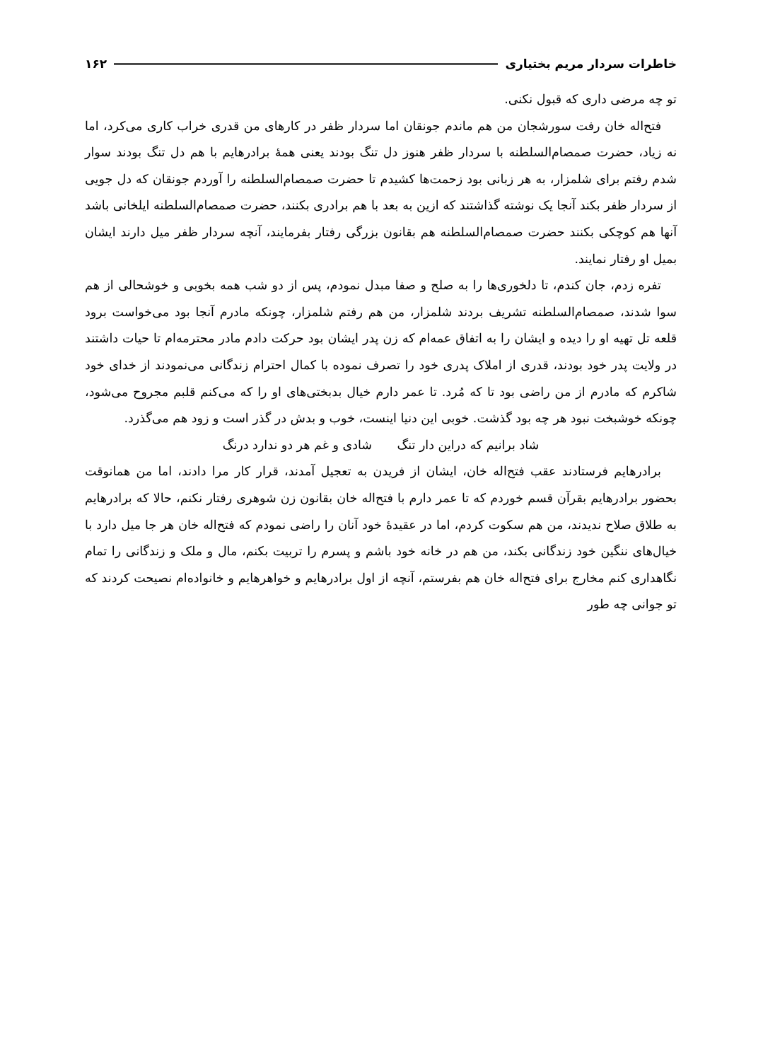خاطرات سردار مریم بختیاری ۱۶۲
تو چه مرضی داری که قبول نکنی.
فتح‌اله خان رفت سورشجان من هم ماندم جونقان اما سردار ظفر در کارهای من قدری خراب کاری می‌کرد، اما نه زیاد، حضرت صمصام‌السلطنه با سردار ظفر هنوز دل تنگ بودند یعنی همهٔ برادرهایم با هم دل تنگ بودند سوار شدم رفتم برای شلمزار، به هر زبانی بود زحمت‌ها کشیدم تا حضرت صمصام‌السلطنه را آوردم جونقان که دل جویی از سردار ظفر بکند آنجا یک نوشته گذاشتند که ازین به بعد با هم برادری بکنند، حضرت صمصام‌السلطنه ایلخانی باشد آنها هم کوچکی بکنند حضرت صمصام‌السلطنه هم بقانون بزرگی رفتار بفرمایند، آنچه سردار ظفر میل دارند ایشان بمیل او رفتار نمایند.
تفره زدم، جان کندم، تا دلخوری‌ها را به صلح و صفا مبدل نمودم، پس از دو شب همه بخوبی و خوشحالی از هم سوا شدند، صمصام‌السلطنه تشریف بردند شلمزار، من هم رفتم شلمزار، چونکه مادرم آنجا بود می‌خواست برود قلعه تل تهیه او را دیده و ایشان را به اتفاق عمه‌ام که زن پدر ایشان بود حرکت دادم مادر محترمه‌ام تا حیات داشتند در ولایت پدر خود بودند، قدری از املاک پدری خود را تصرف نموده با کمال احترام زندگانی می‌نمودند از خدای خود شاکرم که مادرم از من راضی بود تا که مُرد. تا عمر دارم خیال بدبختی‌های او را که می‌کنم قلبم مجروح می‌شود، چونکه خوشبخت نبود هر چه بود گذشت. خوبی این دنیا اینست، خوب و بدش در گذر است و زود هم می‌گذرد.
شاد برانیم که دراین دار تنگ شادی و غم هر دو ندارد درنگ
برادرهایم فرستادند عقب فتح‌اله خان، ایشان از فریدن به تعجیل آمدند، قرار کار مرا دادند، اما من همانوقت بحضور برادرهایم بقرآن قسم خوردم که تا عمر دارم با فتح‌اله خان بقانون زن شوهری رفتار نکنم، حالا که برادرهایم به طلاق صلاح ندیدند، من هم سکوت کردم، اما در عقیدهٔ خود آنان را راضی نمودم که فتح‌اله خان هر جا میل دارد با خیال‌های ننگین خود زندگانی بکند، من هم در خانه خود باشم و پسرم را تربیت بکنم، مال و ملک و زندگانی را تمام نگاهداری کنم مخارج برای فتح‌اله خان هم بفرستم، آنچه از اول برادرهایم و خواهرهایم و خانواده‌ام نصیحت کردند که تو جوانی چه طور